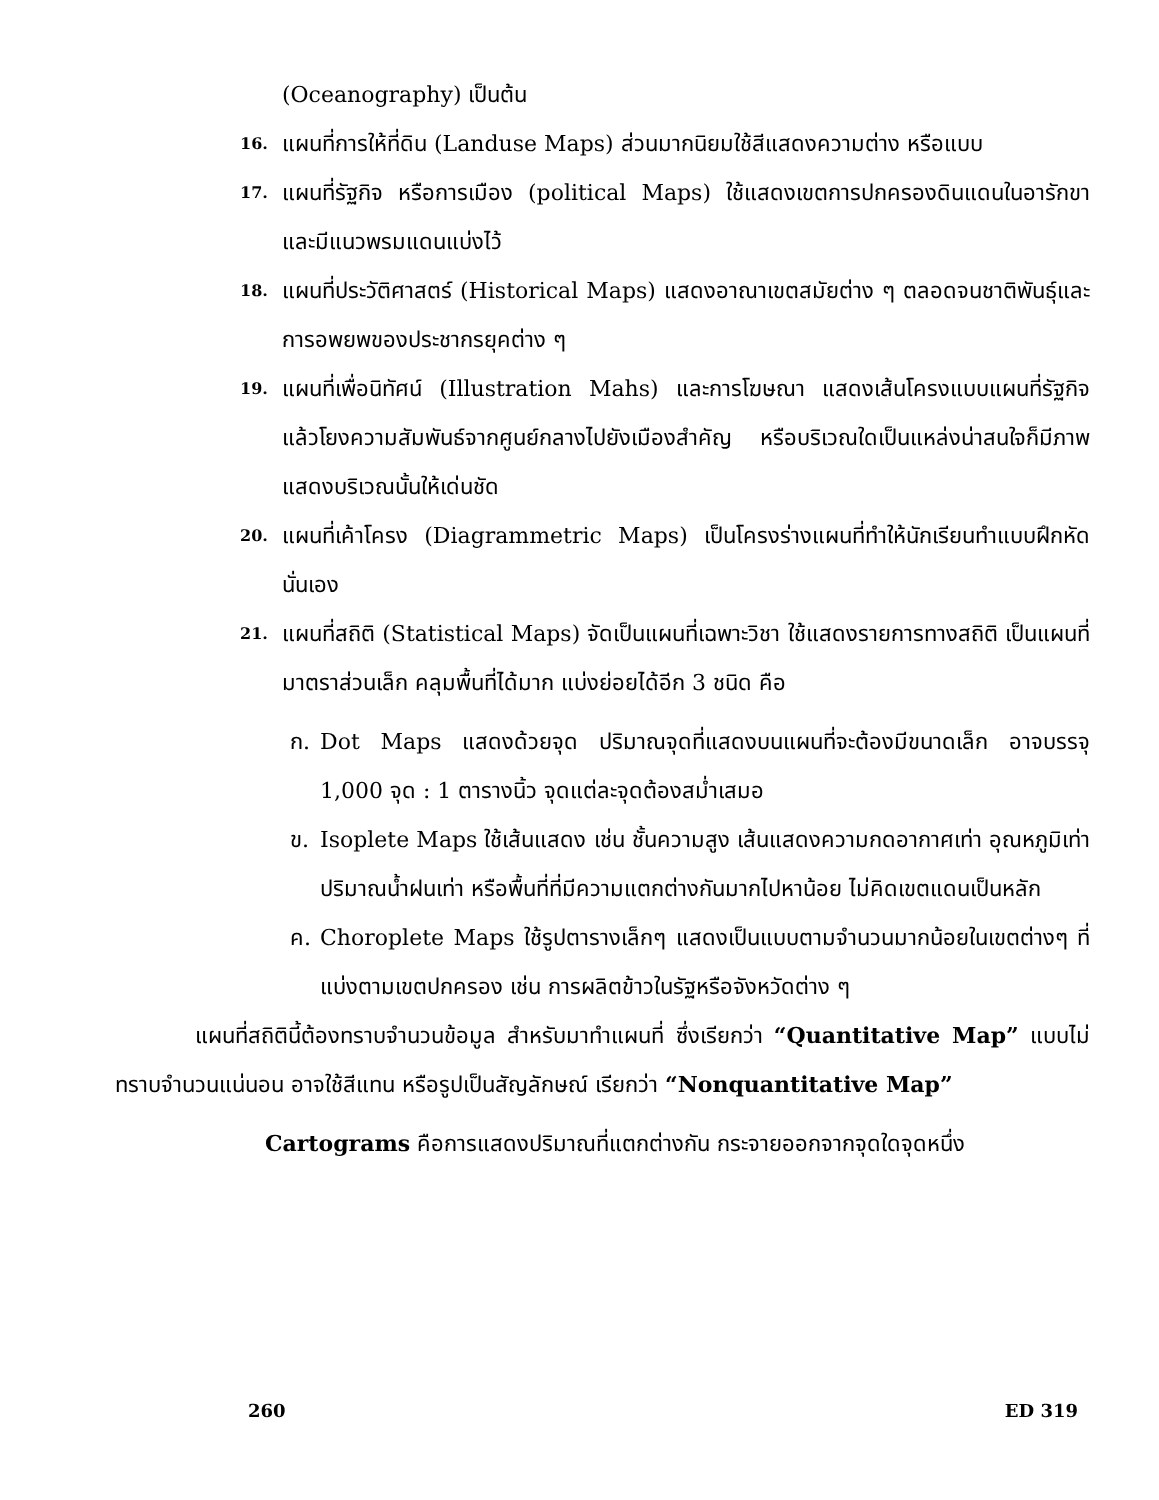(Oceanography) เป็นต้น
16.
แผนที่การให้ที่ดิน (Landuse Maps) ส่วนมากนิยมใช้สีแสดงความต่าง หรือแบบ
17.
แผนที่รัฐกิจ หรือการเมือง (political Maps) ใช้แสดงเขตการปกครองดินแดนในอารักขา และมีแนวพรมแดนแบ่งไว้
18.
แผนที่ประวัติศาสตร์ (Historical Maps) แสดงอาณาเขตสมัยต่าง ๆ ตลอดจนชาติพันธุ์และการอพยพของประชากรยุคต่าง ๆ
19.
แผนที่เพื่อนิทัศน์ (Illustration Mahs) และการโฆษณา แสดงเส้นโครงแบบแผนที่รัฐกิจ แล้วโยงความสัมพันธ์จากศูนย์กลางไปยังเมืองสำคัญ หรือบริเวณใดเป็นแหล่งน่าสนใจก็มีภาพแสดงบริเวณนั้นให้เด่นชัด
20.
แผนที่เค้าโครง (Diagrammetric Maps) เป็นโครงร่างแผนที่ทำให้นักเรียนทำแบบฝึกหัดนั่นเอง
21.
แผนที่สถิติ (Statistical Maps) จัดเป็นแผนที่เฉพาะวิชา ใช้แสดงรายการทางสถิติ เป็นแผนที่มาตราส่วนเล็ก คลุมพื้นที่ได้มาก แบ่งย่อยได้อีก 3 ชนิด คือ
ก. Dot Maps แสดงด้วยจุด ปริมาณจุดที่แสดงบนแผนที่จะต้องมีขนาดเล็ก อาจบรรจุ 1,000 จุด : 1 ตารางนิ้ว จุดแต่ละจุดต้องสม่ำเสมอ
ข. Isoplete Maps ใช้เส้นแสดง เช่น ชั้นความสูง เส้นแสดงความกดอากาศเท่า อุณหภูมิเท่า ปริมาณน้ำฝนเท่า หรือพื้นที่ที่มีความแตกต่างกันมากไปหาน้อย ไม่คิดเขตแดนเป็นหลัก
ค. Choroplete Maps ใช้รูปตารางเล็กๆ แสดงเป็นแบบตามจำนวนมากน้อยในเขตต่างๆ ที่แบ่งตามเขตปกครอง เช่น การผลิตข้าวในรัฐหรือจังหวัดต่าง ๆ
แผนที่สถิตินี้ต้องทราบจำนวนข้อมูล สำหรับมาทำแผนที่ ซึ่งเรียกว่า “Quantitative Map” แบบไม่ทราบจำนวนแน่นอน อาจใช้สีแทน หรือรูปเป็นสัญลักษณ์ เรียกว่า “Nonquantitative Map”
Cartograms คือการแสดงปริมาณที่แตกต่างกัน กระจายออกจากจุดใดจุดหนึ่ง
260 ED 319